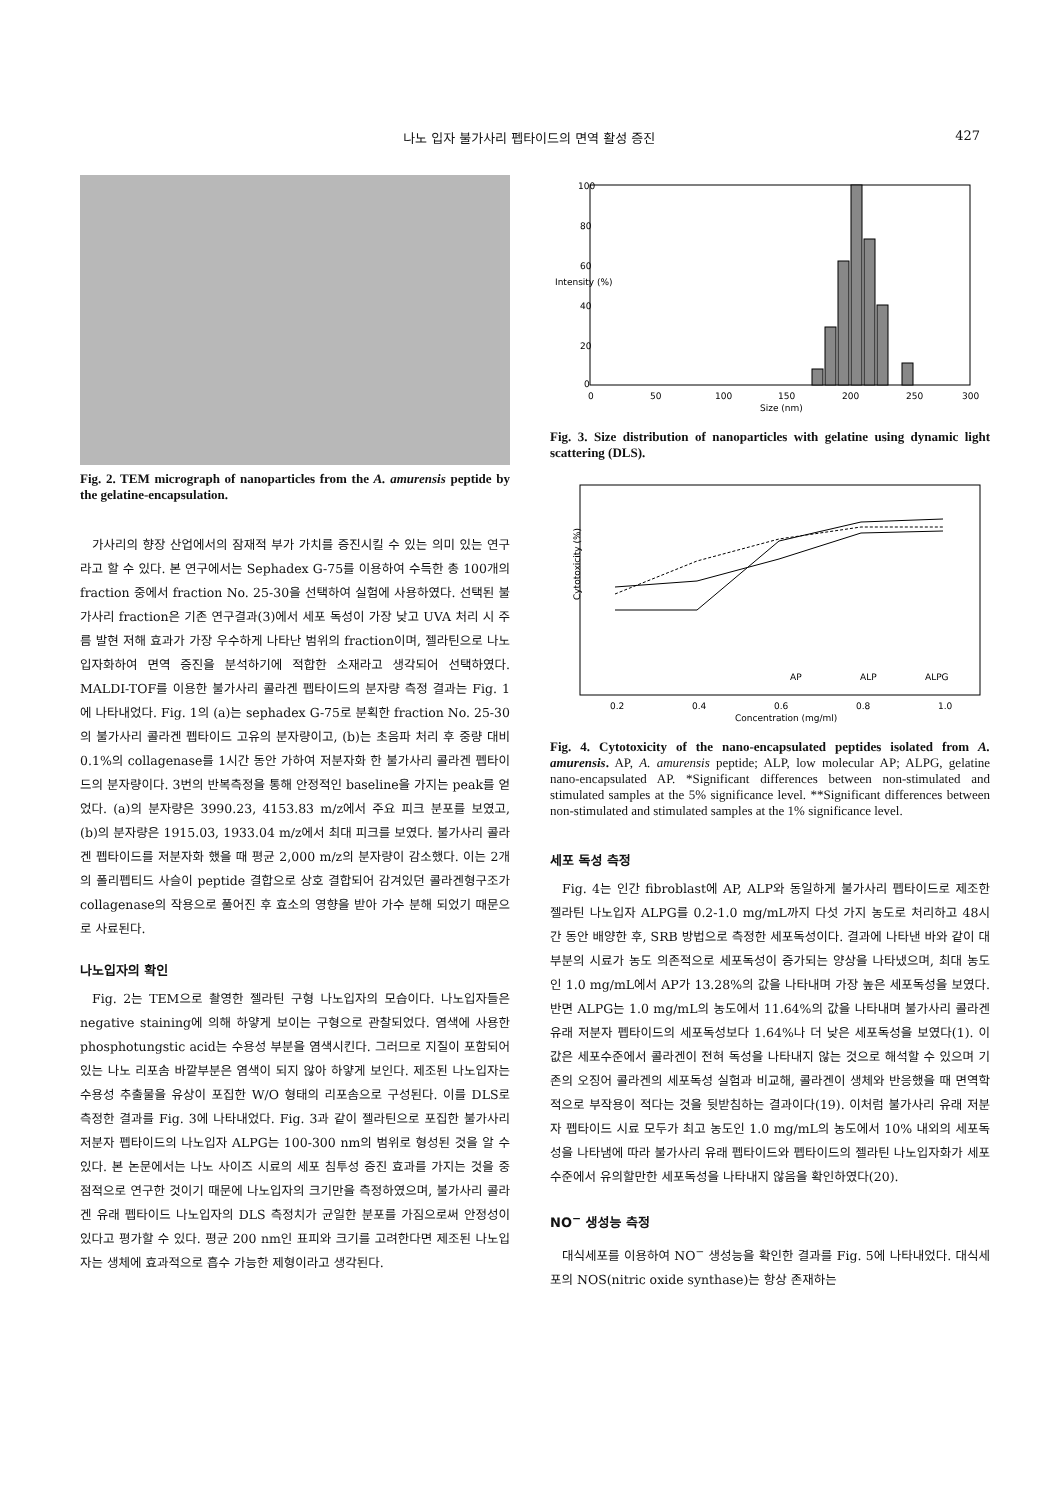나노 입자 불가사리 펩타이드의 면역 활성 증진 427
Fig. 2. TEM micrograph of nanoparticles from the A. amurensis peptide by the gelatine-encapsulation.
가사리의 향장 산업에서의 잠재적 부가 가치를 증진시킬 수 있는 의미 있는 연구라고 할 수 있다. 본 연구에서는 Sephadex G-75를 이용하여 수득한 총 100개의 fraction 중에서 fraction No. 25-30을 선택하여 실험에 사용하였다. 선택된 불가사리 fraction은 기존 연구결과(3)에서 세포 독성이 가장 낮고 UVA 처리 시 주름 발현 저해 효과가 가장 우수하게 나타난 범위의 fraction이며, 젤라틴으로 나노 입자화하여 면역 증진을 분석하기에 적합한 소재라고 생각되어 선택하였다. MALDI-TOF를 이용한 불가사리 콜라겐 펩타이드의 분자량 측정 결과는 Fig. 1에 나타내었다. Fig. 1의 (a)는 sephadex G-75로 분획한 fraction No. 25-30의 불가사리 콜라겐 펩타이드 고유의 분자량이고, (b)는 초음파 처리 후 중량 대비 0.1%의 collagenase를 1시간 동안 가하여 저분자화 한 불가사리 콜라겐 펩타이드의 분자량이다. 3번의 반복측정을 통해 안정적인 baseline을 가지는 peak를 얻었다. (a)의 분자량은 3990.23, 4153.83 m/z에서 주요 피크 분포를 보였고, (b)의 분자량은 1915.03, 1933.04 m/z에서 최대 피크를 보였다. 불가사리 콜라겐 펩타이드를 저분자화 했을 때 평균 2,000 m/z의 분자량이 감소했다. 이는 2개의 폴리펩티드 사슬이 peptide 결합으로 상호 결합되어 감겨있던 콜라겐형구조가 collagenase의 작용으로 풀어진 후 효소의 영향을 받아 가수 분해 되었기 때문으로 사료된다.
나노입자의 확인
Fig. 2는 TEM으로 촬영한 젤라틴 구형 나노입자의 모습이다. 나노입자들은 negative staining에 의해 하얗게 보이는 구형으로 관찰되었다. 염색에 사용한 phosphotungstic acid는 수용성 부분을 염색시킨다. 그러므로 지질이 포함되어 있는 나노 리포솜 바깥부분은 염색이 되지 않아 하얗게 보인다. 제조된 나노입자는 수용성 추출물을 유상이 포집한 W/O 형태의 리포솜으로 구성된다. 이를 DLS로 측정한 결과를 Fig. 3에 나타내었다. Fig. 3과 같이 젤라틴으로 포집한 불가사리 저분자 펩타이드의 나노입자 ALPG는 100-300 nm의 범위로 형성된 것을 알 수 있다. 본 논문에서는 나노 사이즈 시료의 세포 침투성 증진 효과를 가지는 것을 중점적으로 연구한 것이기 때문에 나노입자의 크기만을 측정하였으며, 불가사리 콜라겐 유래 펩타이드 나노입자의 DLS 측정치가 균일한 분포를 가짐으로써 안정성이 있다고 평가할 수 있다. 평균 200 nm인 표피와 크기를 고려한다면 제조된 나노입자는 생체에 효과적으로 흡수 가능한 제형이라고 생각된다.
Intensity (%)
100
80
60
40
20
0
0
50
100
150
200
250
300
Size (nm)
Fig. 3. Size distribution of nanoparticles with gelatine using dynamic light scattering (DLS).
Cytotoxicity (%)
0.2
0.4
0.6
0.8
1.0
Concentration (mg/ml)
AP
ALP
ALPG
Fig. 4. Cytotoxicity of the nano-encapsulated peptides isolated from A. amurensis. AP, A. amurensis peptide; ALP, low molecular AP; ALPG, gelatine nano-encapsulated AP. *Significant differences between non-stimulated and stimulated samples at the 5% significance level. **Significant differences between non-stimulated and stimulated samples at the 1% significance level.
세포 독성 측정
Fig. 4는 인간 fibroblast에 AP, ALP와 동일하게 불가사리 펩타이드로 제조한 젤라틴 나노입자 ALPG를 0.2-1.0 mg/mL까지 다섯 가지 농도로 처리하고 48시간 동안 배양한 후, SRB 방법으로 측정한 세포독성이다. 결과에 나타낸 바와 같이 대부분의 시료가 농도 의존적으로 세포독성이 증가되는 양상을 나타냈으며, 최대 농도인 1.0 mg/mL에서 AP가 13.28%의 값을 나타내며 가장 높은 세포독성을 보였다. 반면 ALPG는 1.0 mg/mL의 농도에서 11.64%의 값을 나타내며 불가사리 콜라겐 유래 저분자 펩타이드의 세포독성보다 1.64%나 더 낮은 세포독성을 보였다(1). 이 값은 세포수준에서 콜라겐이 전혀 독성을 나타내지 않는 것으로 해석할 수 있으며 기존의 오징어 콜라겐의 세포독성 실험과 비교해, 콜라겐이 생체와 반응했을 때 면역학적으로 부작용이 적다는 것을 뒷받침하는 결과이다(19). 이처럼 불가사리 유래 저분자 펩타이드 시료 모두가 최고 농도인 1.0 mg/mL의 농도에서 10% 내외의 세포독성을 나타냄에 따라 불가사리 유래 펩타이드와 펩타이드의 젤라틴 나노입자화가 세포 수준에서 유의할만한 세포독성을 나타내지 않음을 확인하였다(20).
NO<sup>−</sup> 생성능 측정
대식세포를 이용하여 NO<sup>−</sup> 생성능을 확인한 결과를 Fig. 5에 나타내었다. 대식세포의 NOS(nitric oxide synthase)는 항상 존재하는